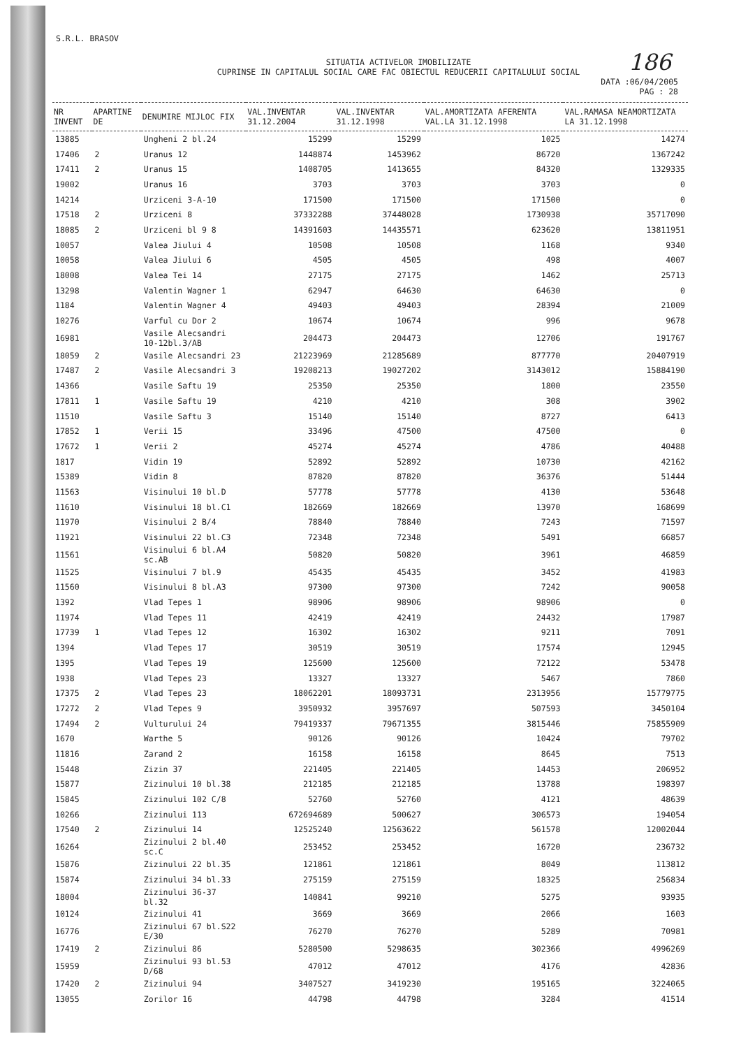186
S.R.L. BRASOV
SITUATIA ACTIVELOR IMOBILIZATE
CUPRINSE IN CAPITALUL SOCIAL CARE FAC OBIECTUL REDUCERII CAPITALULUI SOCIAL
DATA :06/04/2005
PAG : 28
| NR INVENT | APARTINE DE | DENUMIRE MIJLOC FIX | VAL.INVENTAR 31.12.2004 | VAL.INVENTAR 31.12.1998 | VAL.AMORTIZATA AFERENTA VAL.LA 31.12.1998 | VAL.RAMASA NEAMORTIZATA LA 31.12.1998 |
| --- | --- | --- | --- | --- | --- | --- |
| 13885 | | Ungheni 2 bl.24 | 15299 | 15299 | 1025 | 14274 |
| 17406 | 2 | Uranus 12 | 1448874 | 1453962 | 86720 | 1367242 |
| 17411 | 2 | Uranus 15 | 1408705 | 1413655 | 84320 | 1329335 |
| 19002 | | Uranus 16 | 3703 | 3703 | 3703 | 0 |
| 14214 | | Urziceni 3-A-10 | 171500 | 171500 | 171500 | 0 |
| 17518 | 2 | Urziceni 8 | 37332288 | 37448028 | 1730938 | 35717090 |
| 18085 | 2 | Urziceni bl 9 8 | 14391603 | 14435571 | 623620 | 13811951 |
| 10057 | | Valea Jiului 4 | 10508 | 10508 | 1168 | 9340 |
| 10058 | | Valea Jiului 6 | 4505 | 4505 | 498 | 4007 |
| 18008 | | Valea Tei 14 | 27175 | 27175 | 1462 | 25713 |
| 13298 | | Valentin Wagner 1 | 62947 | 64630 | 64630 | 0 |
| 1184 | | Valentin Wagner 4 | 49403 | 49403 | 28394 | 21009 |
| 10276 | | Varful cu Dor 2 | 10674 | 10674 | 996 | 9678 |
| 16981 | | Vasile Alecsandri 10-12bl.3/AB | 204473 | 204473 | 12706 | 191767 |
| 18059 | 2 | Vasile Alecsandri 23 | 21223969 | 21285689 | 877770 | 20407919 |
| 17487 | 2 | Vasile Alecsandri 3 | 19208213 | 19027202 | 3143012 | 15884190 |
| 14366 | | Vasile Saftu 19 | 25350 | 25350 | 1800 | 23550 |
| 17811 | 1 | Vasile Saftu 19 | 4210 | 4210 | 308 | 3902 |
| 11510 | | Vasile Saftu 3 | 15140 | 15140 | 8727 | 6413 |
| 17852 | 1 | Verii 15 | 33496 | 47500 | 47500 | 0 |
| 17672 | 1 | Verii 2 | 45274 | 45274 | 4786 | 40488 |
| 1817 | | Vidin 19 | 52892 | 52892 | 10730 | 42162 |
| 15389 | | Vidin 8 | 87820 | 87820 | 36376 | 51444 |
| 11563 | | Visinului 10 bl.D | 57778 | 57778 | 4130 | 53648 |
| 11610 | | Visinului 18 bl.C1 | 182669 | 182669 | 13970 | 168699 |
| 11970 | | Visinului 2 B/4 | 78840 | 78840 | 7243 | 71597 |
| 11921 | | Visinului 22 bl.C3 | 72348 | 72348 | 5491 | 66857 |
| 11561 | | Visinului 6 bl.A4 sc.AB | 50820 | 50820 | 3961 | 46859 |
| 11525 | | Visinului 7 bl.9 | 45435 | 45435 | 3452 | 41983 |
| 11560 | | Visinului 8 bl.A3 | 97300 | 97300 | 7242 | 90058 |
| 1392 | | Vlad Tepes 1 | 98906 | 98906 | 98906 | 0 |
| 11974 | | Vlad Tepes 11 | 42419 | 42419 | 24432 | 17987 |
| 17739 | 1 | Vlad Tepes 12 | 16302 | 16302 | 9211 | 7091 |
| 1394 | | Vlad Tepes 17 | 30519 | 30519 | 17574 | 12945 |
| 1395 | | Vlad Tepes 19 | 125600 | 125600 | 72122 | 53478 |
| 1938 | | Vlad Tepes 23 | 13327 | 13327 | 5467 | 7860 |
| 17375 | 2 | Vlad Tepes 23 | 18062201 | 18093731 | 2313956 | 15779775 |
| 17272 | 2 | Vlad Tepes 9 | 3950932 | 3957697 | 507593 | 3450104 |
| 17494 | 2 | Vulturului 24 | 79419337 | 79671355 | 3815446 | 75855909 |
| 1670 | | Warthe 5 | 90126 | 90126 | 10424 | 79702 |
| 11816 | | Zarand 2 | 16158 | 16158 | 8645 | 7513 |
| 15448 | | Zizin 37 | 221405 | 221405 | 14453 | 206952 |
| 15877 | | Zizinului 10 bl.38 | 212185 | 212185 | 13788 | 198397 |
| 15845 | | Zizinului 102 C/8 | 52760 | 52760 | 4121 | 48639 |
| 10266 | | Zizinului 113 | 672694689 | 500627 | 306573 | 194054 |
| 17540 | 2 | Zizinului 14 | 12525240 | 12563622 | 561578 | 12002044 |
| 16264 | | Zizinului 2 bl.40 sc.C | 253452 | 253452 | 16720 | 236732 |
| 15876 | | Zizinului 22 bl.35 | 121861 | 121861 | 8049 | 113812 |
| 15874 | | Zizinului 34 bl.33 | 275159 | 275159 | 18325 | 256834 |
| 18004 | | Zizinului 36-37 bl.32 | 140841 | 99210 | 5275 | 93935 |
| 10124 | | Zizinului 41 | 3669 | 3669 | 2066 | 1603 |
| 16776 | | Zizinului 67 bl.S22 E/30 | 76270 | 76270 | 5289 | 70981 |
| 17419 | 2 | Zizinului 86 | 5280500 | 5298635 | 302366 | 4996269 |
| 15959 | | Zizinului 93 bl.53 D/68 | 47012 | 47012 | 4176 | 42836 |
| 17420 | 2 | Zizinului 94 | 3407527 | 3419230 | 195165 | 3224065 |
| 13055 | | Zorilor 16 | 44798 | 44798 | 3284 | 41514 |